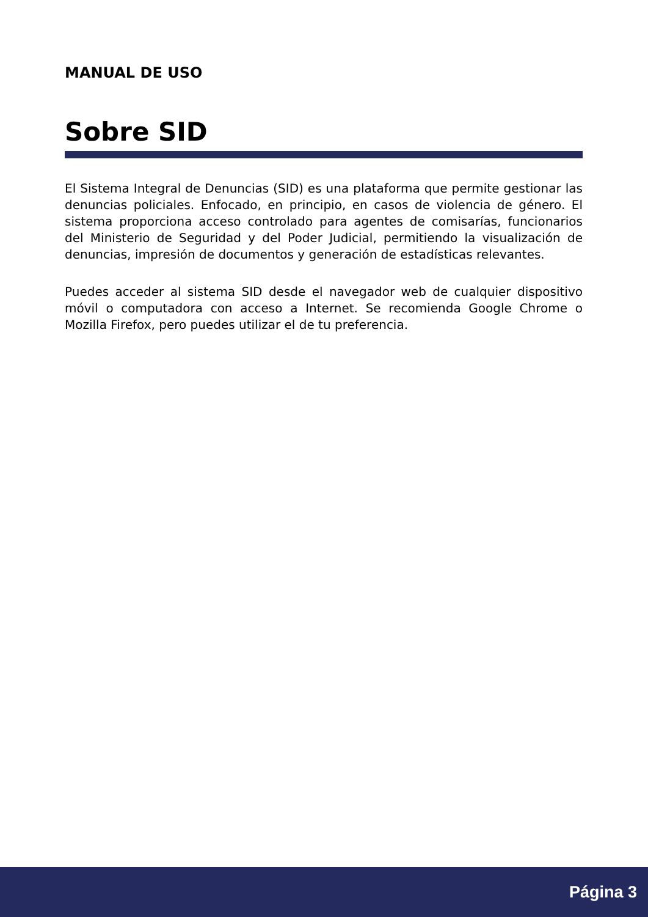MANUAL DE USO
Sobre SID
El Sistema Integral de Denuncias (SID) es una plataforma que permite gestionar las denuncias policiales. Enfocado, en principio, en casos de violencia de género. El sistema proporciona acceso controlado para agentes de comisarías, funcionarios del Ministerio de Seguridad y del Poder Judicial, permitiendo la visualización de denuncias, impresión de documentos y generación de estadísticas relevantes.
Puedes acceder al sistema SID desde el navegador web de cualquier dispositivo móvil o computadora con acceso a Internet. Se recomienda Google Chrome o Mozilla Firefox, pero puedes utilizar el de tu preferencia.
Página 3